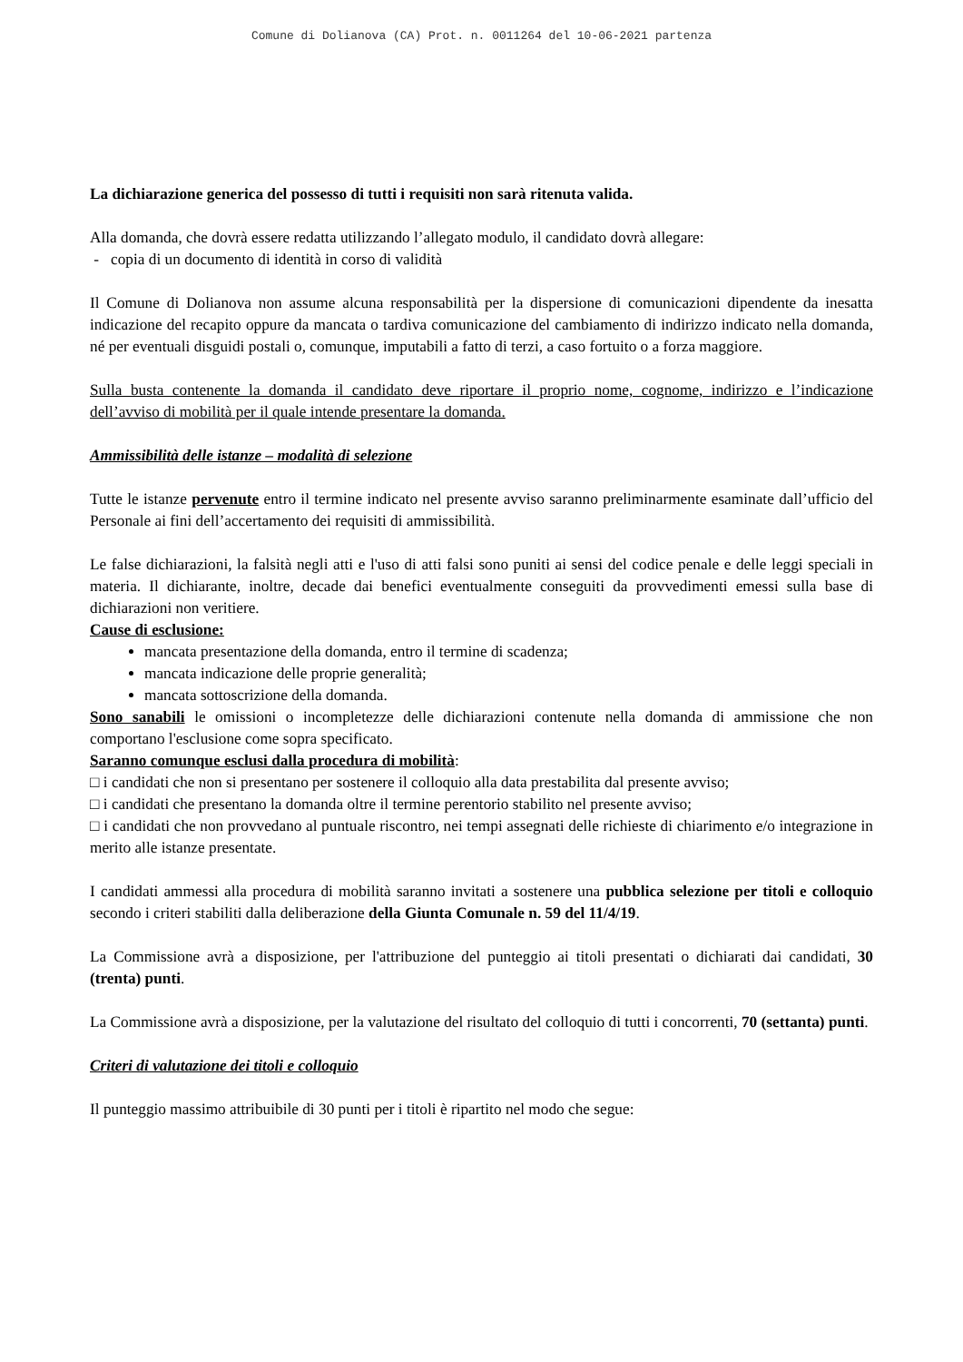Comune di Dolianova (CA) Prot. n. 0011264 del 10-06-2021 partenza
La dichiarazione generica del possesso di tutti i requisiti non sarà ritenuta valida.
Alla domanda, che dovrà essere redatta utilizzando l’allegato modulo, il candidato dovrà allegare:
- copia di un documento di identità in corso di validità
Il Comune di Dolianova non assume alcuna responsabilità per la dispersione di comunicazioni dipendente da inesatta indicazione del recapito oppure da mancata o tardiva comunicazione del cambiamento di indirizzo indicato nella domanda, né per eventuali disguidi postali o, comunque, imputabili a fatto di terzi, a caso fortuito o a forza maggiore.
Sulla busta contenente la domanda il candidato deve riportare il proprio nome, cognome, indirizzo e l’indicazione dell’avviso di mobilità per il quale intende presentare la domanda.
Ammissibilità delle istanze – modalità di selezione
Tutte le istanze pervenute entro il termine indicato nel presente avviso saranno preliminarmente esaminate dall’ufficio del Personale ai fini dell’accertamento dei requisiti di ammissibilità.
Le false dichiarazioni, la falsità negli atti e l'uso di atti falsi sono puniti ai sensi del codice penale e delle leggi speciali in materia. Il dichiarante, inoltre, decade dai benefici eventualmente conseguiti da provvedimenti emessi sulla base di dichiarazioni non veritiere.
Cause di esclusione:
mancata presentazione della domanda, entro il termine di scadenza;
mancata indicazione delle proprie generalità;
mancata sottoscrizione della domanda.
Sono sanabili le omissioni o incompletezze delle dichiarazioni contenute nella domanda di ammissione che non comportano l'esclusione come sopra specificato.
Saranno comunque esclusi dalla procedura di mobilità:
□ i candidati che non si presentano per sostenere il colloquio alla data prestabilita dal presente avviso;
□ i candidati che presentano la domanda oltre il termine perentorio stabilito nel presente avviso;
□ i candidati che non provvedano al puntuale riscontro, nei tempi assegnati delle richieste di chiarimento e/o integrazione in merito alle istanze presentate.
I candidati ammessi alla procedura di mobilità saranno invitati a sostenere una pubblica selezione per titoli e colloquio secondo i criteri stabiliti dalla deliberazione della Giunta Comunale n. 59 del 11/4/19.
La Commissione avrà a disposizione, per l'attribuzione del punteggio ai titoli presentati o dichiarati dai candidati, 30 (trenta) punti.
La Commissione avrà a disposizione, per la valutazione del risultato del colloquio di tutti i concorrenti, 70 (settanta) punti.
Criteri di valutazione dei titoli e colloquio
Il punteggio massimo attribuibile di 30 punti per i titoli è ripartito nel modo che segue: